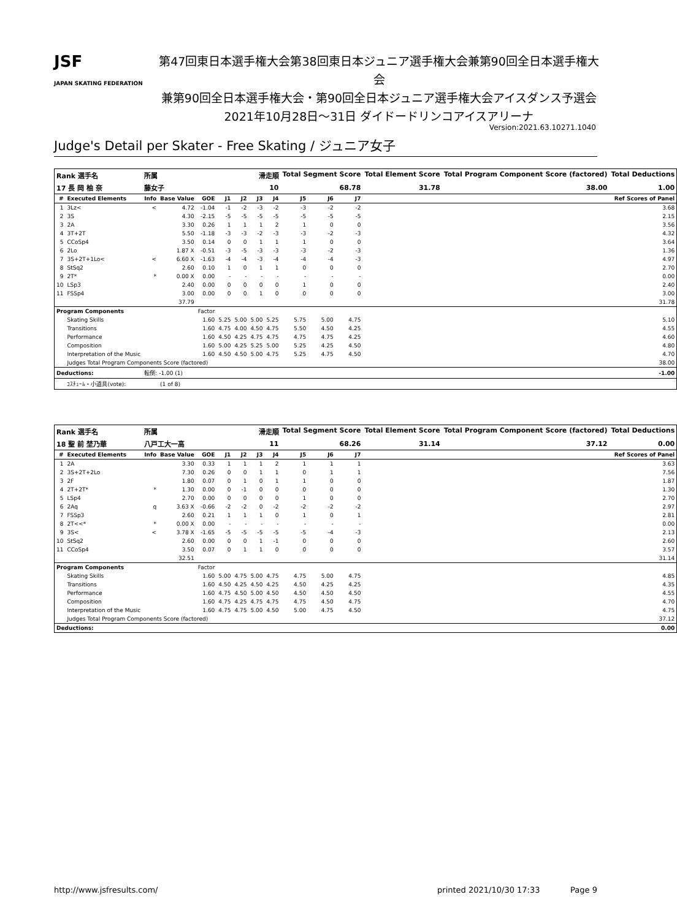JSF
JAPAN SKATING FEDERATION
第47回東日本選手権大会第38回東日本ジュニア選手権大会兼第90回全日本選手権大会
兼第90回全日本選手権大会・第90回全日本ジュニア選手権大会アイスダンス予選会
2021年10月28日～31日 ダイドードリンコアイスアリーナ
Version:2021.63.10271.1040
Judge's Detail per Skater - Free Skating / ジュニア女子
| Rank 選手名 | | 所属 | | | 滑走順 | | | | Total Segment Score | | | Total Element Score | | Total Program Component Score (factored) | Total Deductions |
| --- | --- | --- | --- | --- | --- | --- | --- | --- | --- | --- | --- | --- | --- | --- | --- |
| 17 長 岡 柚 奈 | | 藤女子 | | | 10 | | | | 68.78 | | | 31.78 | | 38.00 | 1.00 |
| # | Executed Elements | Info | Base Value | GOE | J1 | J2 | J3 | J4 | J5 | J6 | J7 | | | | Ref Scores of Panel |
| 1 | 3Lz< | < | 4.72 | -1.04 | -1 | -2 | -3 | -2 | -3 | -2 | -2 | | | | 3.68 |
| 2 | 3S | | 4.30 | -2.15 | -5 | -5 | -5 | -5 | -5 | -5 | -5 | | | | 2.15 |
| 3 | 2A | | 3.30 | 0.26 | 1 | 1 | 1 | 2 | 1 | 0 | 0 | | | | 3.56 |
| 4 | 3T+2T | | 5.50 | -1.18 | -3 | -3 | -2 | -3 | -3 | -2 | -3 | | | | 4.32 |
| 5 | CCoSp4 | | 3.50 | 0.14 | 0 | 0 | 1 | 1 | 1 | 0 | 0 | | | | 3.64 |
| 6 | 2Lo | | 1.87 X | -0.51 | -3 | -5 | -3 | -3 | -3 | -2 | -3 | | | | 1.36 |
| 7 | 3S+2T+1Lo< | < | 6.60 X | -1.63 | -4 | -4 | -3 | -4 | -4 | -4 | -3 | | | | 4.97 |
| 8 | StSq2 | | 2.60 | 0.10 | 1 | 0 | 1 | 1 | 0 | 0 | 0 | | | | 2.70 |
| 9 | 2T* | * | 0.00 X | 0.00 | - | - | - | - | - | - | - | | | | 0.00 |
| 10 | LSp3 | | 2.40 | 0.00 | 0 | 0 | 0 | 0 | 1 | 0 | 0 | | | | 2.40 |
| 11 | FSSp4 | | 3.00 | 0.00 | 0 | 0 | 1 | 0 | 0 | 0 | 0 | | | | 3.00 |
| | | | 37.79 | | | | | | | | | | | | 31.78 |
| Program Components | | | | Factor | | | | | | | | | | | |
| | Skating Skills | | | 1.60 | 5.25 | 5.00 | 5.00 | 5.25 | 5.75 | 5.00 | 4.75 | | | | 5.10 |
| | Transitions | | | 1.60 | 4.75 | 4.00 | 4.50 | 4.75 | 5.50 | 4.50 | 4.25 | | | | 4.55 |
| | Performance | | | 1.60 | 4.50 | 4.25 | 4.75 | 4.75 | 4.75 | 4.75 | 4.25 | | | | 4.60 |
| | Composition | | | 1.60 | 5.00 | 4.25 | 5.25 | 5.00 | 5.25 | 4.25 | 4.50 | | | | 4.80 |
| | Interpretation of the Music | | | 1.60 | 4.50 | 4.50 | 5.00 | 4.75 | 5.25 | 4.75 | 4.50 | | | | 4.70 |
| | Judges Total Program Components Score (factored) | | | | | | | | | | | | | | 38.00 |
| Deductions: | | 転倒: -1.00 (1) | | | | | | | | | | | | | -1.00 |
| | ｺｽﾁｭｰﾑ・小道具(vote): | | (1 of 8) | | | | | | | | | | | | |
| Rank 選手名 | | 所属 | | | 滑走順 | | | | Total Segment Score | | | Total Element Score | | Total Program Component Score (factored) | Total Deductions |
| --- | --- | --- | --- | --- | --- | --- | --- | --- | --- | --- | --- | --- | --- | --- | --- |
| 18 聖 前 埜乃華 | | 八戸工大一高 | | | 11 | | | | 68.26 | | | 31.14 | | 37.12 | 0.00 |
| # | Executed Elements | Info | Base Value | GOE | J1 | J2 | J3 | J4 | J5 | J6 | J7 | | | | Ref Scores of Panel |
| 1 | 2A | | 3.30 | 0.33 | 1 | 1 | 1 | 2 | 1 | 1 | 1 | | | | 3.63 |
| 2 | 3S+2T+2Lo | | 7.30 | 0.26 | 0 | 0 | 1 | 1 | 0 | 1 | 1 | | | | 7.56 |
| 3 | 2F | | 1.80 | 0.07 | 0 | 1 | 0 | 1 | 1 | 0 | 0 | | | | 1.87 |
| 4 | 2T+2T* | * | 1.30 | 0.00 | 0 | -1 | 0 | 0 | 0 | 0 | 0 | | | | 1.30 |
| 5 | LSp4 | | 2.70 | 0.00 | 0 | 0 | 0 | 0 | 1 | 0 | 0 | | | | 2.70 |
| 6 | 2Aq | q | 3.63 X | -0.66 | -2 | -2 | 0 | -2 | -2 | -2 | -2 | | | | 2.97 |
| 7 | FSSp3 | | 2.60 | 0.21 | 1 | 1 | 1 | 0 | 1 | 0 | 1 | | | | 2.81 |
| 8 | 2T<<* | * | 0.00 X | 0.00 | - | - | - | - | - | - | - | | | | 0.00 |
| 9 | 3S< | < | 3.78 X | -1.65 | -5 | -5 | -5 | -5 | -5 | -4 | -3 | | | | 2.13 |
| 10 | StSq2 | | 2.60 | 0.00 | 0 | 0 | 1 | -1 | 0 | 0 | 0 | | | | 2.60 |
| 11 | CCoSp4 | | 3.50 | 0.07 | 0 | 1 | 1 | 0 | 0 | 0 | 0 | | | | 3.57 |
| | | | 32.51 | | | | | | | | | | | | 31.14 |
| Program Components | | | | Factor | | | | | | | | | | | |
| | Skating Skills | | | 1.60 | 5.00 | 4.75 | 5.00 | 4.75 | 4.75 | 5.00 | 4.75 | | | | 4.85 |
| | Transitions | | | 1.60 | 4.50 | 4.25 | 4.50 | 4.25 | 4.50 | 4.25 | 4.25 | | | | 4.35 |
| | Performance | | | 1.60 | 4.75 | 4.50 | 5.00 | 4.50 | 4.50 | 4.50 | 4.50 | | | | 4.55 |
| | Composition | | | 1.60 | 4.75 | 4.25 | 4.75 | 4.75 | 4.75 | 4.50 | 4.75 | | | | 4.70 |
| | Interpretation of the Music | | | 1.60 | 4.75 | 4.75 | 5.00 | 4.50 | 5.00 | 4.75 | 4.50 | | | | 4.75 |
| | Judges Total Program Components Score (factored) | | | | | | | | | | | | | | 37.12 |
| Deductions: | | | | | | | | | | | | | | | 0.00 |
http://www.jsfresults.com/ printed 2021/10/30 17:33 Page 9